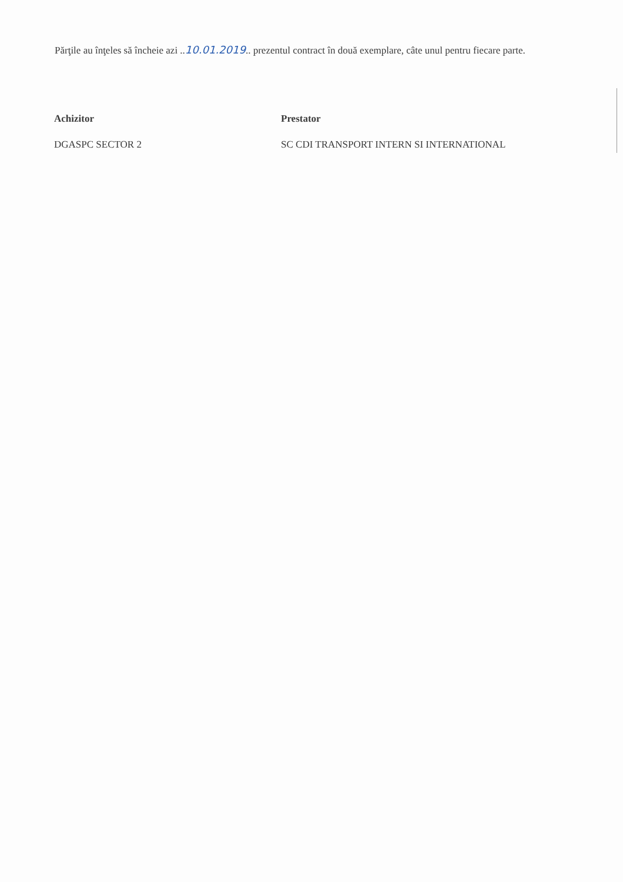Părţile au înţeles să încheie azi ..10.01.2019.. prezentul contract în două exemplare, câte unul pentru fiecare parte.
Achizitor
DGASPC SECTOR 2
Prestator
SC CDI TRANSPORT INTERN SI INTERNATIONAL